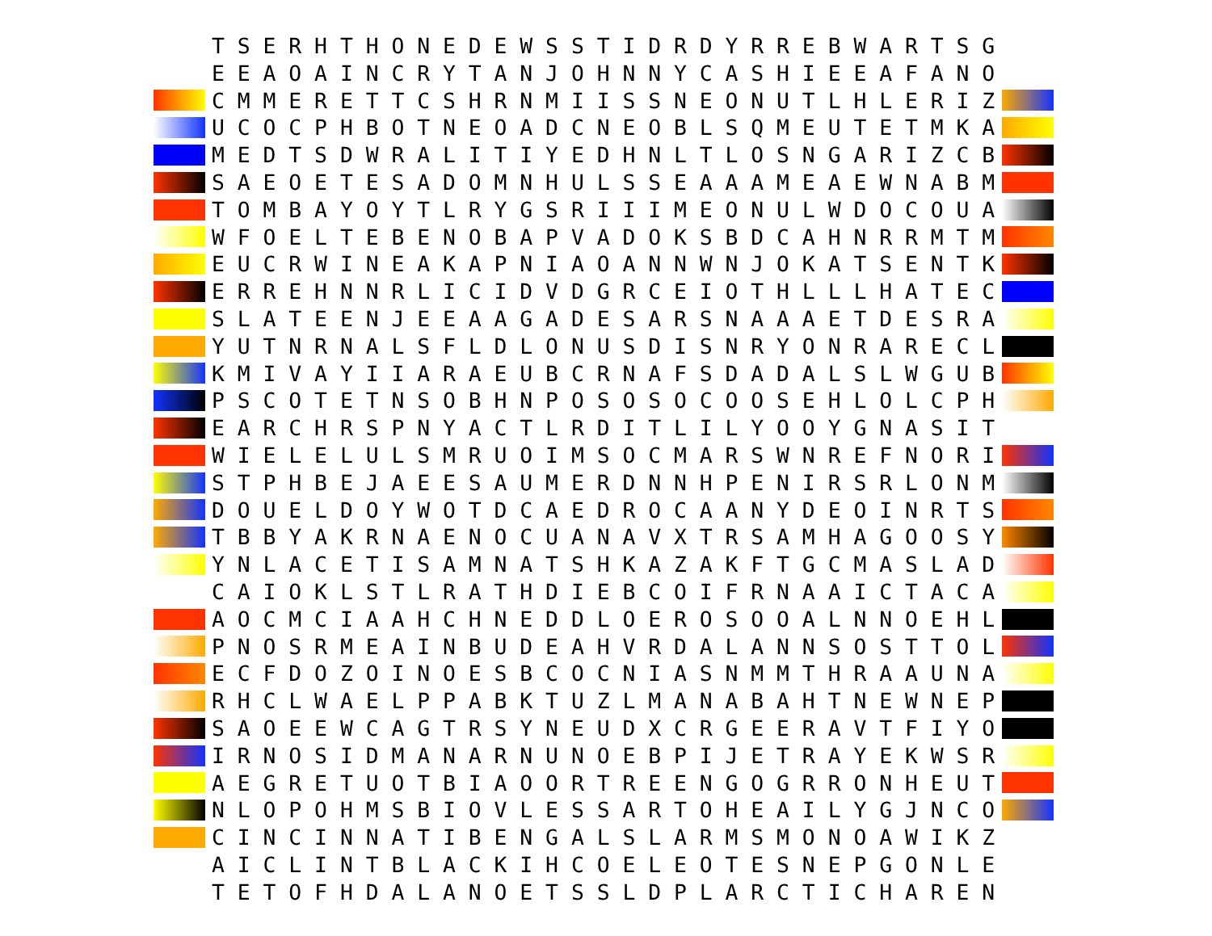T S E R H T H O N E D E W S S T I D R D Y R R E B W A R T S G
E E A O A I N C R Y T A N J O H N N Y C A S H I E E A F A N O
C M M E R E T T C S H R N M I I S S N E O N U T L H L E R I Z
U C O C P H B O T N E O A D C N E O B L S Q M E U T E T M K A
M E D T S D W R A L I T I Y E D H N L T L O S N G A R I Z C B
S A E O E T E S A D O M N H U L S S E A A A M E A E W N A B M
T O M B A Y O Y T L R Y G S R I I I M E O N U L W D O C O U A
W F O E L T E B E N O B A P V A D O K S B D C A H N R R M T M
E U C R W I N E A K A P N I A O A N N W N J O K A T S E N T K
E R R E H N N R L I C I D V D G R C E I O T H L L L H A T E C
S L A T E E N J E E A A G A D E S A R S N A A A E T D E S R A
Y U T N R N A L S F L D L O N U S D I S N R Y O N R A R E C L
K M I V A Y I I A R A E U B C R N A F S D A D A L S L W G U B
P S C O T E T N S O B H N P O S O S O C O O S E H L O L C P H
E A R C H R S P N Y A C T L R D I T L I L Y O O Y G N A S I T
W I E L E L U L S M R U O I M S O C M A R S W N R E F N O R I
S T P H B E J A E E S A U M E R D N N H P E N I R S R L O N M
D O U E L D O Y W O T D C A E D R O C A A N Y D E O I N R T S
T B B Y A K R N A E N O C U A N A V X T R S A M H A G O O S Y
Y N L A C E T I S A M N A T S H K A Z A K F T G C M A S L A D
C A I O K L S T L R A T H D I E B C O I F R N A A I C T A C A
A O C M C I A A H C H N E D D L O E R O S O O A L N N O E H L
P N O S R M E A I N B U D E A H V R D A L A N N S O S T T O L
E C F D O Z O I N O E S B C O C N I A S N M M T H R A A U N A
R H C L W A E L P P A B K T U Z L M A N A B A H T N E W N E P
S A O E E W C A G T R S Y N E U D X C R G E E R A V T F I Y O
I R N O S I D M A N A R N U N O E B P I J E T R A Y E K W S R
A E G R E T U O T B I A O O R T R E E N G O G R R O N H E U T
N L O P O H M S B I O V L E S S A R T O H E A I L Y G J N C O
C I N C I N N A T I B E N G A L S L A R M S M O N O A W I K Z
A I C L I N T B L A C K I H C O E L E O T E S N E P G O N L E
T E T O F H D A L A N O E T S S L D P L A R C T I C H A R E N